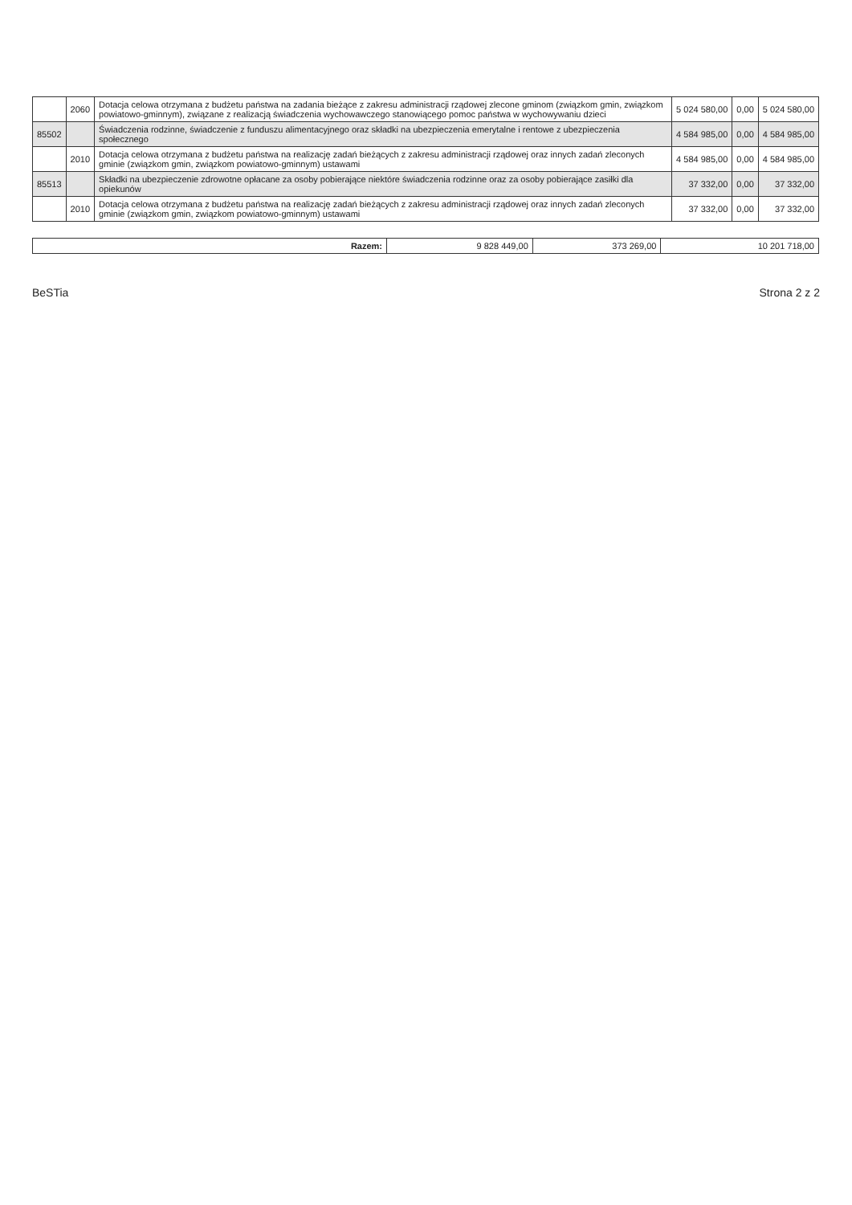| | 2060 | Dotacja celowa otrzymana z budżetu państwa na zadania bieżące z zakresu administracji rządowej zlecone gminom (związkom gmin, związkom powiatowo-gminnym), związane z realizacją świadczenia wychowawczego stanowiącego pomoc państwa w wychowywaniu dzieci | 5 024 580,00 | 0,00 | 5 024 580,00 |
| 85502 | | Świadczenia rodzinne, świadczenie z funduszu alimentacyjnego oraz składki na ubezpieczenia emerytalne i rentowe z ubezpieczenia społecznego | 4 584 985,00 | 0,00 | 4 584 985,00 |
| | 2010 | Dotacja celowa otrzymana z budżetu państwa na realizację zadań bieżących z zakresu administracji rządowej oraz innych zadań zleconych gminie (związkom gmin, związkom powiatowo-gminnym) ustawami | 4 584 985,00 | 0,00 | 4 584 985,00 |
| 85513 | | Składki na ubezpieczenie zdrowotne opłacane za osoby pobierające niektóre świadczenia rodzinne oraz za osoby pobierające zasiłki dla opiekunów | 37 332,00 | 0,00 | 37 332,00 |
| | 2010 | Dotacja celowa otrzymana z budżetu państwa na realizację zadań bieżących z zakresu administracji rządowej oraz innych zadań zleconych gminie (związkom gmin, związkom powiatowo-gminnym) ustawami | 37 332,00 | 0,00 | 37 332,00 |
| Razem: | 9 828 449,00 | 373 269,00 | 10 201 718,00 |
BeSTia Strona 2 z 2